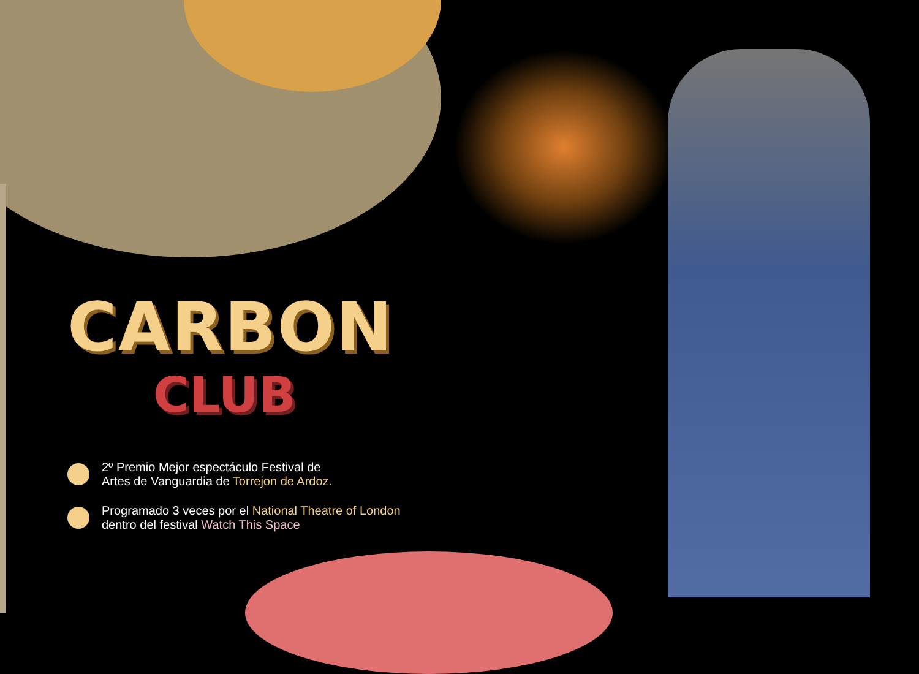CARBON
CLUB
2º Premio Mejor espectáculo Festival de
Artes de Vanguardia de Torrejon de Ardoz.
Programado 3 veces por el National Theatre of London
dentro del festival Watch This Space